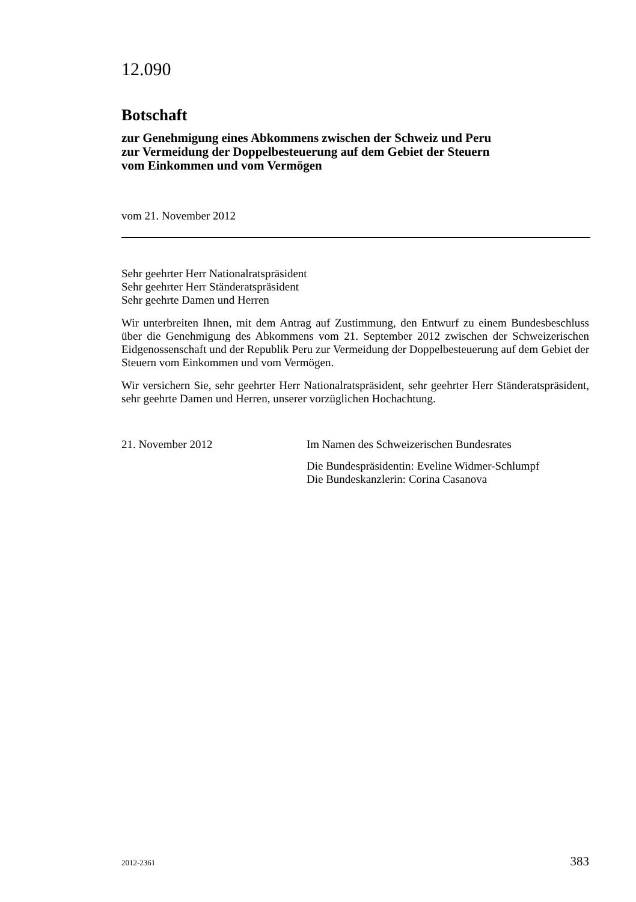12.090
Botschaft
zur Genehmigung eines Abkommens zwischen der Schweiz und Peru
zur Vermeidung der Doppelbesteuerung auf dem Gebiet der Steuern
vom Einkommen und vom Vermögen
vom 21. November 2012
Sehr geehrter Herr Nationalratspräsident
Sehr geehrter Herr Ständeratspräsident
Sehr geehrte Damen und Herren
Wir unterbreiten Ihnen, mit dem Antrag auf Zustimmung, den Entwurf zu einem Bundesbeschluss über die Genehmigung des Abkommens vom 21. September 2012 zwischen der Schweizerischen Eidgenossenschaft und der Republik Peru zur Vermeidung der Doppelbesteuerung auf dem Gebiet der Steuern vom Einkommen und vom Vermögen.
Wir versichern Sie, sehr geehrter Herr Nationalratspräsident, sehr geehrter Herr Ständeratspräsident, sehr geehrte Damen und Herren, unserer vorzüglichen Hochachtung.
21. November 2012 Im Namen des Schweizerischen Bundesrates
Die Bundespräsidentin: Eveline Widmer-Schlumpf
Die Bundeskanzlerin: Corina Casanova
2012-2361 383